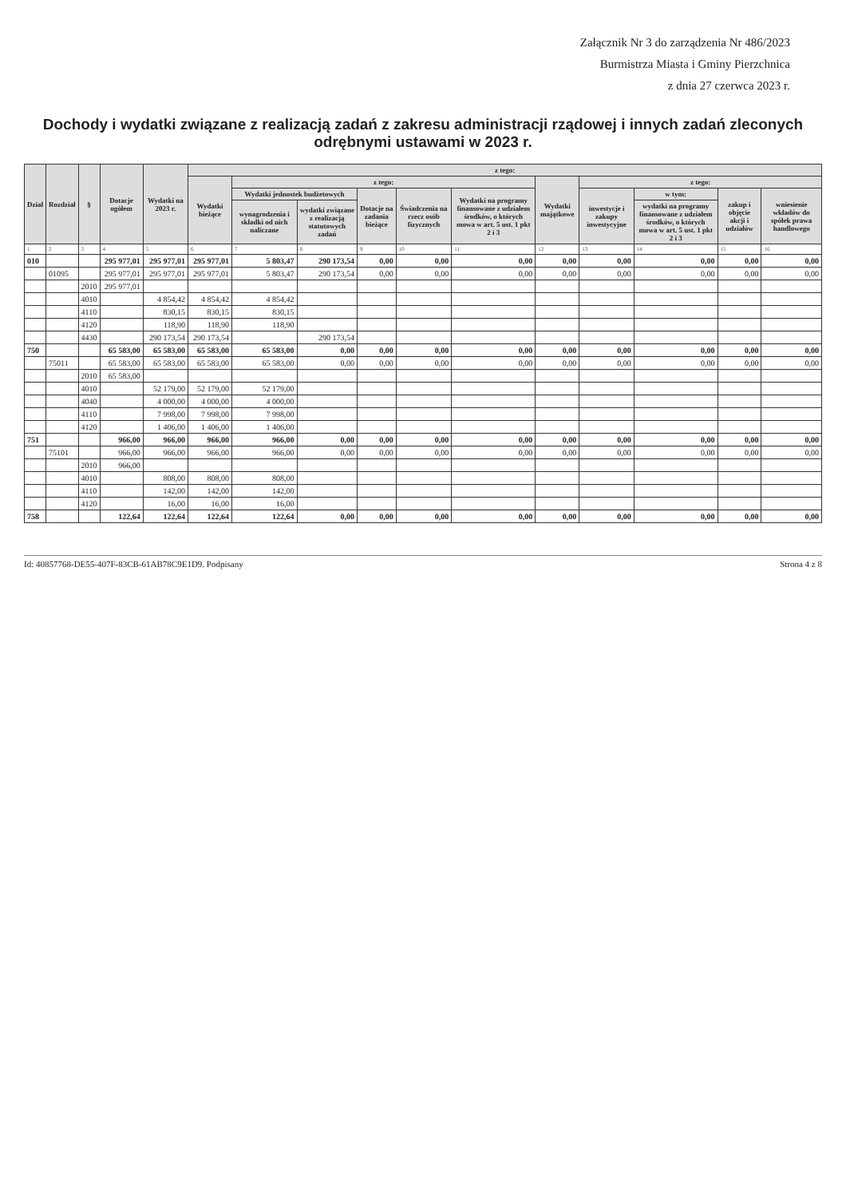Załącznik Nr 3 do zarządzenia Nr 486/2023
Burmistrza Miasta i Gminy Pierzchnica
z dnia 27 czerwca 2023 r.
Dochody i wydatki związane z realizacją zadań z zakresu administracji rządowej i innych zadań zleconych odrębnymi ustawami w 2023 r.
| Dział | Rozdział | § | Dotacje ogółem | Wydatki na 2023 r. | z tego: | | | | | | | | | | |
| --- | --- | --- | --- | --- | --- | --- | --- | --- | --- | --- | --- | --- | --- | --- | --- |
| | | | | | Wydatki bieżące | z tego: | | | | | Wydatki majątkowe | z tego: | | | |
| | | | | | | Wydatki jednostek budżetowych | | Dotacje na zadania bieżące | Świadczenia na rzecz osób fizycznych | Wydatki na programy finansowane z udziałem środków, o których mowa w art. 5 ust. 1 pkt 2 i 3 | | inwestycje i zakupy inwestycyjne | w tym: | zakup i objęcie akcji i udziałów | wniesienie wkładów do spółek prawa handlowego |
| | | | | | | wynagrodzenia i składki od nich naliczane | wydatki związane z realizacją statutowych zadań | | | | | | wydatki na programy finansowane z udziałem środków, o których mowa w art. 5 ust. 1 pkt 2 i 3 | | |
| 1 | 2 | 3 | 4 | 5 | 6 | 7 | 8 | 9 | 10 | 11 | 12 | 13 | 14 | 15 | 16 |
| 010 | | | 295 977,01 | 295 977,01 | 295 977,01 | 5 803,47 | 290 173,54 | 0,00 | 0,00 | 0,00 | 0,00 | 0,00 | 0,00 | 0,00 | 0,00 |
| | 01095 | | 295 977,01 | 295 977,01 | 295 977,01 | 5 803,47 | 290 173,54 | 0,00 | 0,00 | 0,00 | 0,00 | 0,00 | 0,00 | 0,00 | 0,00 |
| | | 2010 | 295 977,01 | | | | | | | | | | | | |
| | | 4010 | | 4 854,42 | 4 854,42 | 4 854,42 | | | | | | | | | |
| | | 4110 | | 830,15 | 830,15 | 830,15 | | | | | | | | | |
| | | 4120 | | 118,90 | 118,90 | 118,90 | | | | | | | | | |
| | | 4430 | | 290 173,54 | 290 173,54 | | 290 173,54 | | | | | | | | |
| 750 | | | 65 583,00 | 65 583,00 | 65 583,00 | 65 583,00 | 0,00 | 0,00 | 0,00 | 0,00 | 0,00 | 0,00 | 0,00 | 0,00 | 0,00 |
| | 75011 | | 65 583,00 | 65 583,00 | 65 583,00 | 65 583,00 | 0,00 | 0,00 | 0,00 | 0,00 | 0,00 | 0,00 | 0,00 | 0,00 | 0,00 |
| | | 2010 | 65 583,00 | | | | | | | | | | | | |
| | | 4010 | | 52 179,00 | 52 179,00 | 52 179,00 | | | | | | | | | |
| | | 4040 | | 4 000,00 | 4 000,00 | 4 000,00 | | | | | | | | | |
| | | 4110 | | 7 998,00 | 7 998,00 | 7 998,00 | | | | | | | | | |
| | | 4120 | | 1 406,00 | 1 406,00 | 1 406,00 | | | | | | | | | |
| 751 | | | 966,00 | 966,00 | 966,00 | 966,00 | 0,00 | 0,00 | 0,00 | 0,00 | 0,00 | 0,00 | 0,00 | 0,00 | 0,00 |
| | 75101 | | 966,00 | 966,00 | 966,00 | 966,00 | 0,00 | 0,00 | 0,00 | 0,00 | 0,00 | 0,00 | 0,00 | 0,00 | 0,00 |
| | | 2010 | 966,00 | | | | | | | | | | | | |
| | | 4010 | | 808,00 | 808,00 | 808,00 | | | | | | | | | |
| | | 4110 | | 142,00 | 142,00 | 142,00 | | | | | | | | | |
| | | 4120 | | 16,00 | 16,00 | 16,00 | | | | | | | | | |
| 758 | | | 122,64 | 122,64 | 122,64 | 122,64 | 0,00 | 0,00 | 0,00 | 0,00 | 0,00 | 0,00 | 0,00 | 0,00 | 0,00 |
Id: 40857768-DE55-407F-83CB-61AB78C9E1D9. Podpisany Strona 4 z 8